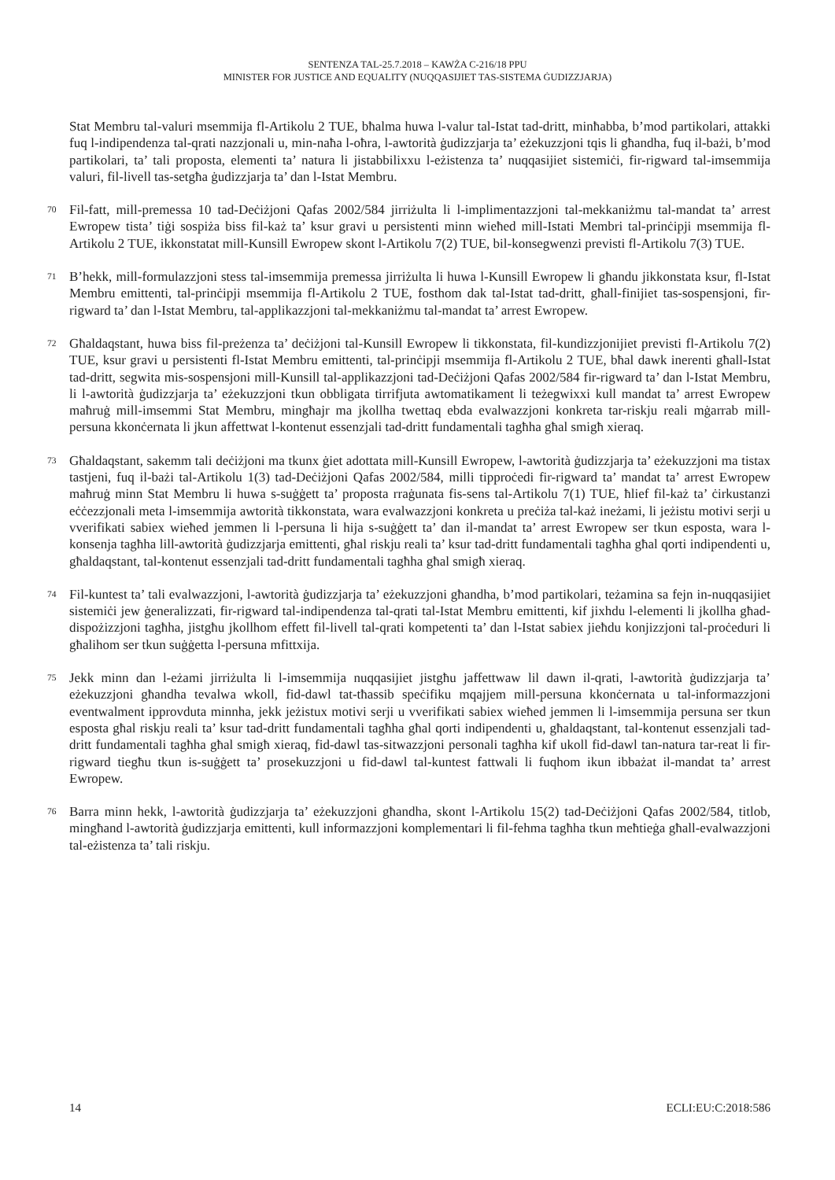SENTENZA TAL-25.7.2018 – KAWŻA C-216/18 PPU
MINISTER FOR JUSTICE AND EQUALITY (NUQQASIJIET TAS-SISTEMA ĠUDIZZJARJA)
Stat Membru tal-valuri msemmija fl-Artikolu 2 TUE, bħalma huwa l-valur tal-Istat tad-dritt, minħabba, b’mod partikolari, attakki fuq l-indipendenza tal-qrati nazzjonali u, min-naħa l-oħra, l-awtorità ġudizzjarja ta’ eżekuzzjoni tqis li għandha, fuq il-bażi, b’mod partikolari, ta’ tali proposta, elementi ta’ natura li jistabbilixxu l-eżistenza ta’ nuqqasijiet sistemiċi, fir-rigward tal-imsemmija valuri, fil-livell tas-setgħa ġudizzjarja ta’ dan l-Istat Membru.
70 Fil-fatt, mill-premessa 10 tad-Deċiżjoni Qafas 2002/584 jirriżulta li l-implimentazzjoni tal-mekkaniżmu tal-mandat ta’ arrest Ewropew tista’ tiġi sospiża biss fil-każ ta’ ksur gravi u persistenti minn wieħed mill-Istati Membri tal-prinċipji msemmija fl-Artikolu 2 TUE, ikkonstatat mill-Kunsill Ewropew skont l-Artikolu 7(2) TUE, bil-konsegwenzi previsti fl-Artikolu 7(3) TUE.
71 B’hekk, mill-formulazzjoni stess tal-imsemmija premessa jirriżulta li huwa l-Kunsill Ewropew li għandu jikkonstata ksur, fl-Istat Membru emittenti, tal-prinċipji msemmija fl-Artikolu 2 TUE, fosthom dak tal-Istat tad-dritt, għall-finijiet tas-sospensjoni, fir-rigward ta’ dan l-Istat Membru, tal-applikazzjoni tal-mekkaniżmu tal-mandat ta’ arrest Ewropew.
72 Għaldaqstant, huwa biss fil-preżenza ta’ deċiżjoni tal-Kunsill Ewropew li tikkonstata, fil-kundizzjonijiet previsti fl-Artikolu 7(2) TUE, ksur gravi u persistenti fl-Istat Membru emittenti, tal-prinċipji msemmija fl-Artikolu 2 TUE, bħal dawk inerenti għall-Istat tad-dritt, segwita mis-sospensjoni mill-Kunsill tal-applikazzjoni tad-Deċiżjoni Qafas 2002/584 fir-rigward ta’ dan l-Istat Membru, li l-awtorità ġudizzjarja ta’ eżekuzzjoni tkun obbligata tirrifjuta awtomatikament li teżegwixxi kull mandat ta’ arrest Ewropew maħruġ mill-imsemmi Stat Membru, mingħajr ma jkollha twettaq ebda evalwazzjoni konkreta tar-riskju reali mġarrab mill-persuna kkonċernata li jkun affettwat l-kontenut essenzjali tad-dritt fundamentali tagħha għal smigħ xieraq.
73 Għaldaqstant, sakemm tali deċiżjoni ma tkunx ġiet adottata mill-Kunsill Ewropew, l-awtorità ġudizzjarja ta’ eżekuzzjoni ma tistax tastjeni, fuq il-bażi tal-Artikolu 1(3) tad-Deċiżjoni Qafas 2002/584, milli tipproċedi fir-rigward ta’ mandat ta’ arrest Ewropew maħruġ minn Stat Membru li huwa s-suġġett ta’ proposta rraġunata fis-sens tal-Artikolu 7(1) TUE, ħlief fil-każ ta’ ċirkustanzi eċċezzjonali meta l-imsemmija awtorità tikkonstata, wara evalwazzjoni konkreta u preċiża tal-każ ineżami, li jeżistu motivi serji u vverifikati sabiex wieħed jemmen li l-persuna li hija s-suġġett ta’ dan il-mandat ta’ arrest Ewropew ser tkun esposta, wara l-konsenja tagħha lill-awtorità ġudizzjarja emittenti, għal riskju reali ta’ ksur tad-dritt fundamentali tagħha għal qorti indipendenti u, għaldaqstant, tal-kontenut essenzjali tad-dritt fundamentali tagħha għal smigħ xieraq.
74 Fil-kuntest ta’ tali evalwazzjoni, l-awtorità ġudizzjarja ta’ eżekuzzjoni għandha, b’mod partikolari, teżamina sa fejn in-nuqqasijiet sistemiċi jew ġeneralizzati, fir-rigward tal-indipendenza tal-qrati tal-Istat Membru emittenti, kif jixhdu l-elementi li jkollha għad-dispożizzjoni tagħha, jistgħu jkollhom effett fil-livell tal-qrati kompetenti ta’ dan l-Istat sabiex jieħdu konjizzjoni tal-proċeduri li għalihom ser tkun suġġetta l-persuna mfittxija.
75 Jekk minn dan l-eżami jirriżulta li l-imsemmija nuqqasijiet jistgħu jaffettwaw lil dawn il-qrati, l-awtorità ġudizzjarja ta’ eżekuzzjoni għandha tevalwa wkoll, fid-dawl tat-tħassib speċifiku mqajjem mill-persuna kkonċernata u tal-informazzjoni eventwalment ipprovduta minnha, jekk jeżistux motivi serji u vverifikati sabiex wieħed jemmen li l-imsemmija persuna ser tkun esposta għal riskju reali ta’ ksur tad-dritt fundamentali tagħha għal qorti indipendenti u, għaldaqstant, tal-kontenut essenzjali tad-dritt fundamentali tagħha għal smigħ xieraq, fid-dawl tas-sitwazzjoni personali tagħha kif ukoll fid-dawl tan-natura tar-reat li fir-rigward tiegħu tkun is-suġġett ta’ prosekuzzjoni u fid-dawl tal-kuntest fattwali li fuqhom ikun ibbażat il-mandat ta’ arrest Ewropew.
76 Barra minn hekk, l-awtorità ġudizzjarja ta’ eżekuzzjoni għandha, skont l-Artikolu 15(2) tad-Deċiżjoni Qafas 2002/584, titlob, mingħand l-awtorità ġudizzjarja emittenti, kull informazzjoni komplementari li fil-fehma tagħha tkun meħtieġa għall-evalwazzjoni tal-eżistenza ta’ tali riskju.
14 ECLI:EU:C:2018:586